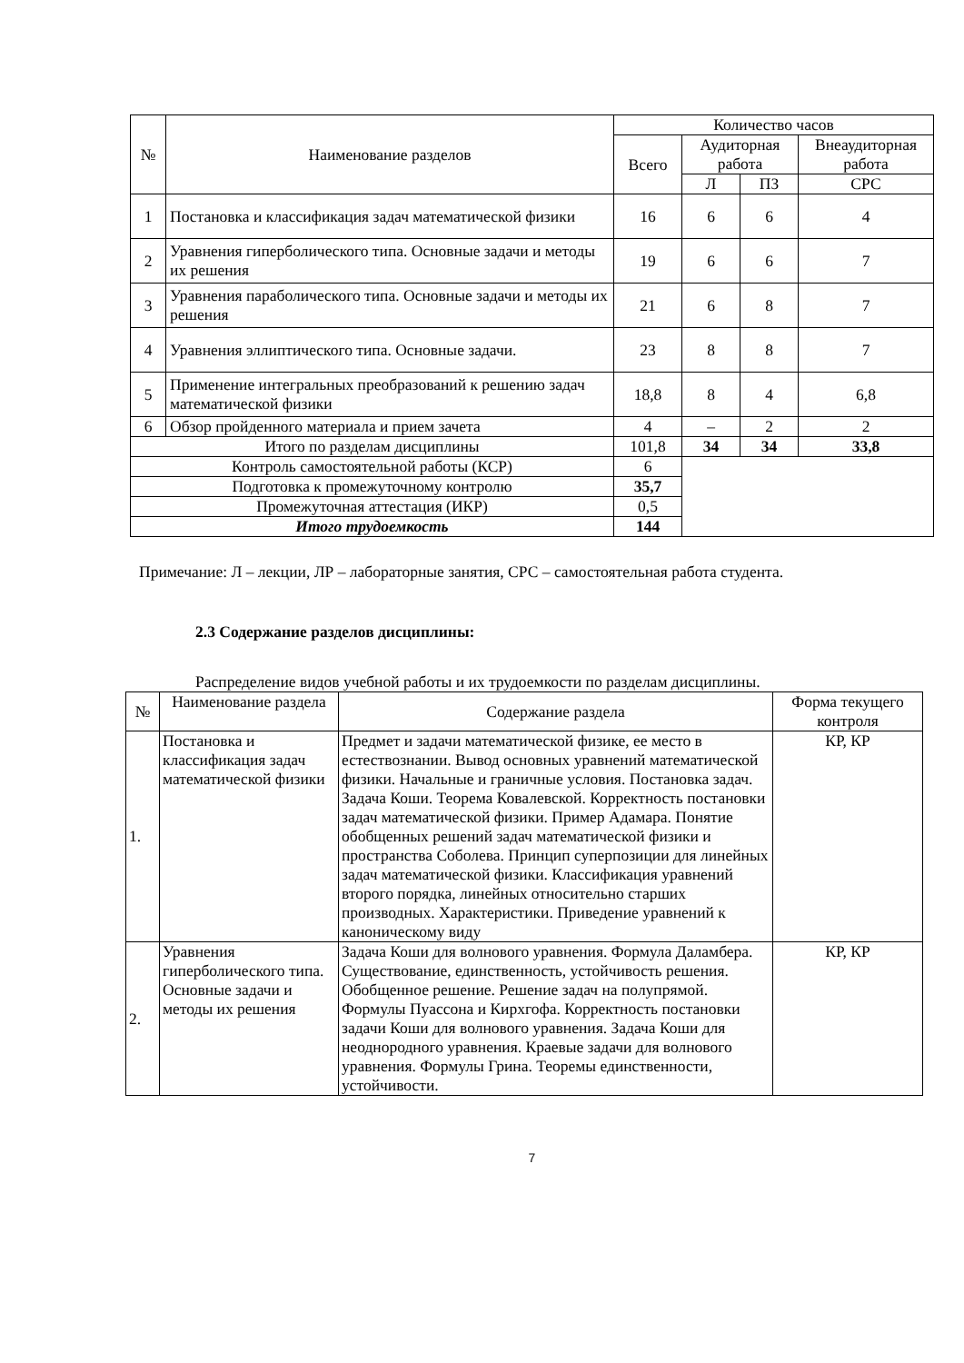| № | Наименование разделов | Количество часов | | | |
| --- | --- | --- | --- | --- | --- |
| | | Всего | Аудиторная работа | | Внеаудиторная работа |
| | | | Л | ПЗ | СРС |
| 1 | Постановка и классификация задач математической физики | 16 | 6 | 6 | 4 |
| 2 | Уравнения гиперболического типа. Основные задачи и методы их решения | 19 | 6 | 6 | 7 |
| 3 | Уравнения параболического типа. Основные задачи и методы их решения | 21 | 6 | 8 | 7 |
| 4 | Уравнения эллиптического типа. Основные задачи. | 23 | 8 | 8 | 7 |
| 5 | Применение интегральных преобразований к решению задач математической физики | 18,8 | 8 | 4 | 6,8 |
| 6 | Обзор пройденного материала и прием зачета | 4 | – | 2 | 2 |
| Итого по разделам дисциплины | | 101,8 | 34 | 34 | 33,8 |
| Контроль самостоятельной работы (КСР) | | 6 | | | |
| Подготовка к промежуточному контролю | | 35,7 | | | |
| Промежуточная аттестация (ИКР) | | 0,5 | | | |
| Итого трудоемкость | | 144 | | | |
Примечание: Л – лекции, ЛР – лабораторные занятия, СРС – самостоятельная работа студента.
2.3 Содержание разделов дисциплины:
Распределение видов учебной работы и их трудоемкости по разделам дисциплины.
| № | Наименование раздела | Содержание раздела | Форма текущего контроля |
| 1. | Постановка и классификация задач математической физики | Предмет и задачи математической физике, ее место в естествознании. Вывод основных уравнений математической физики. Начальные и граничные условия. Постановка задач. Задача Коши. Теорема Ковалевской. Корректность постановки задач математической физики. Пример Адамара. Понятие обобщенных решений задач математической физики и пространства Соболева. Принцип суперпозиции для линейных задач математической физики. Классификация уравнений второго порядка, линейных относительно старших производных. Характеристики. Приведение уравнений к каноническому виду | КР, КР |
| 2. | Уравнения гиперболического типа. Основные задачи и методы их решения | Задача Коши для волнового уравнения. Формула Даламбера. Существование, единственность, устойчивость решения. Обобщенное решение. Решение задач на полупрямой. Формулы Пуассона и Кирхгофа. Корректность постановки задачи Коши для волнового уравнения. Задача Коши для неоднородного уравнения. Краевые задачи для волнового уравнения. Формулы Грина. Теоремы единственности, устойчивости. | КР, КР |
7